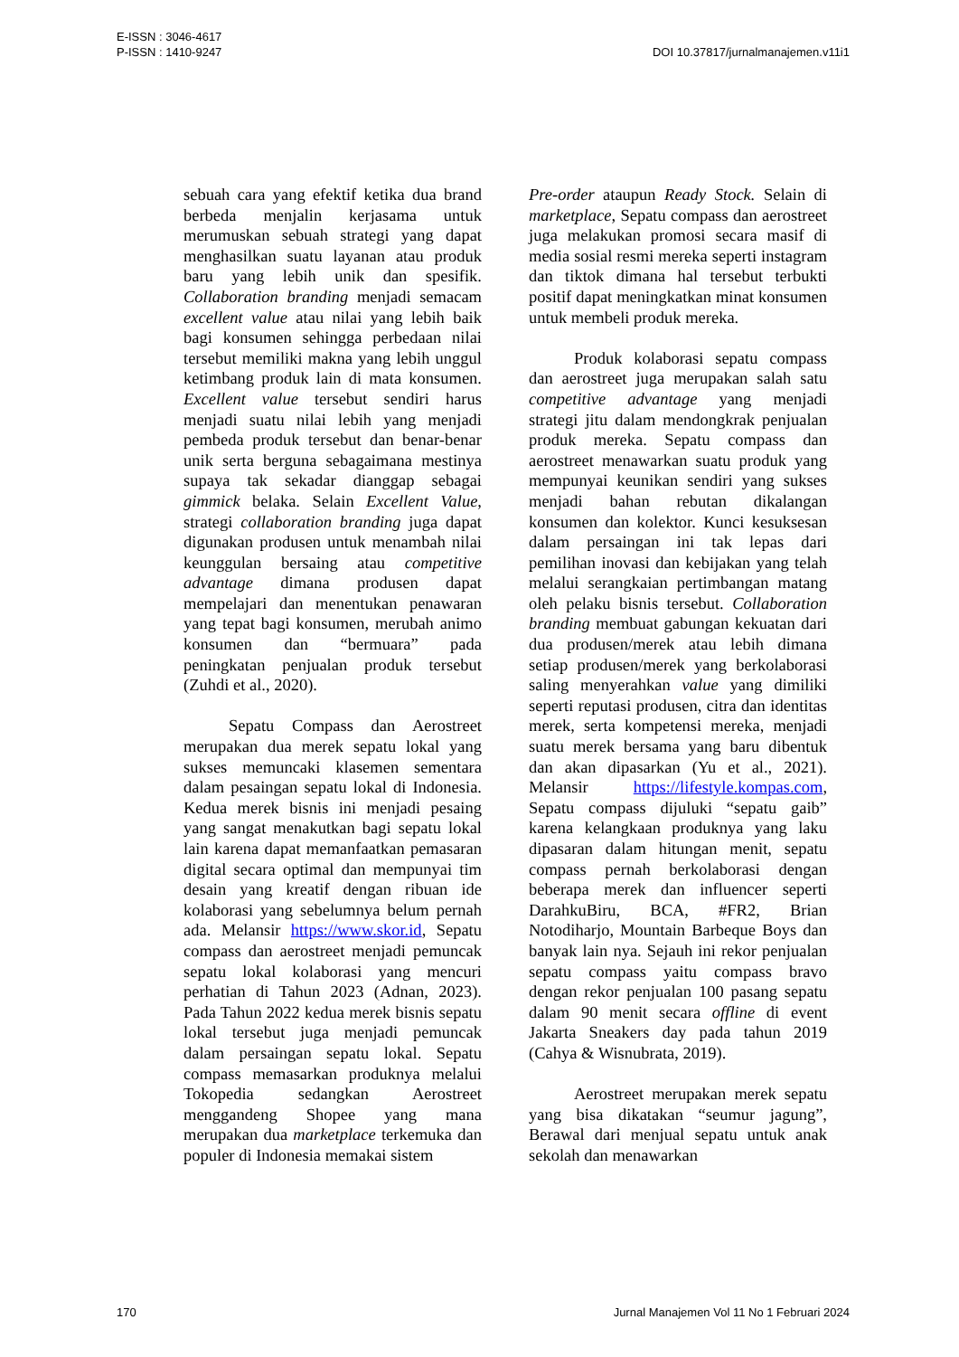E-ISSN : 3046-4617
P-ISSN : 1410-9247
DOI 10.37817/jurnalmanajemen.v11i1
sebuah cara yang efektif ketika dua brand berbeda menjalin kerjasama untuk merumuskan sebuah strategi yang dapat menghasilkan suatu layanan atau produk baru yang lebih unik dan spesifik. Collaboration branding menjadi semacam excellent value atau nilai yang lebih baik bagi konsumen sehingga perbedaan nilai tersebut memiliki makna yang lebih unggul ketimbang produk lain di mata konsumen. Excellent value tersebut sendiri harus menjadi suatu nilai lebih yang menjadi pembeda produk tersebut dan benar-benar unik serta berguna sebagaimana mestinya supaya tak sekadar dianggap sebagai gimmick belaka. Selain Excellent Value, strategi collaboration branding juga dapat digunakan produsen untuk menambah nilai keunggulan bersaing atau competitive advantage dimana produsen dapat mempelajari dan menentukan penawaran yang tepat bagi konsumen, merubah animo konsumen dan “bermuara” pada peningkatan penjualan produk tersebut (Zuhdi et al., 2020).
Sepatu Compass dan Aerostreet merupakan dua merek sepatu lokal yang sukses memuncaki klasemen sementara dalam pesaingan sepatu lokal di Indonesia. Kedua merek bisnis ini menjadi pesaing yang sangat menakutkan bagi sepatu lokal lain karena dapat memanfaatkan pemasaran digital secara optimal dan mempunyai tim desain yang kreatif dengan ribuan ide kolaborasi yang sebelumnya belum pernah ada. Melansir https://www.skor.id, Sepatu compass dan aerostreet menjadi pemuncak sepatu lokal kolaborasi yang mencuri perhatian di Tahun 2023 (Adnan, 2023). Pada Tahun 2022 kedua merek bisnis sepatu lokal tersebut juga menjadi pemuncak dalam persaingan sepatu lokal. Sepatu compass memasarkan produknya melalui Tokopedia sedangkan Aerostreet menggandeng Shopee yang mana merupakan dua marketplace terkemuka dan populer di Indonesia memakai sistem
Pre-order ataupun Ready Stock. Selain di marketplace, Sepatu compass dan aerostreet juga melakukan promosi secara masif di media sosial resmi mereka seperti instagram dan tiktok dimana hal tersebut terbukti positif dapat meningkatkan minat konsumen untuk membeli produk mereka.
Produk kolaborasi sepatu compass dan aerostreet juga merupakan salah satu competitive advantage yang menjadi strategi jitu dalam mendongkrak penjualan produk mereka. Sepatu compass dan aerostreet menawarkan suatu produk yang mempunyai keunikan sendiri yang sukses menjadi bahan rebutan dikalangan konsumen dan kolektor. Kunci kesuksesan dalam persaingan ini tak lepas dari pemilihan inovasi dan kebijakan yang telah melalui serangkaian pertimbangan matang oleh pelaku bisnis tersebut. Collaboration branding membuat gabungan kekuatan dari dua produsen/merek atau lebih dimana setiap produsen/merek yang berkolaborasi saling menyerahkan value yang dimiliki seperti reputasi produsen, citra dan identitas merek, serta kompetensi mereka, menjadi suatu merek bersama yang baru dibentuk dan akan dipasarkan (Yu et al., 2021). Melansir https://lifestyle.kompas.com, Sepatu compass dijuluki “sepatu gaib” karena kelangkaan produknya yang laku dipasaran dalam hitungan menit, sepatu compass pernah berkolaborasi dengan beberapa merek dan influencer seperti DarahkuBiru, BCA, #FR2, Brian Notodiharjo, Mountain Barbeque Boys dan banyak lain nya. Sejauh ini rekor penjualan sepatu compass yaitu compass bravo dengan rekor penjualan 100 pasang sepatu dalam 90 menit secara offline di event Jakarta Sneakers day pada tahun 2019 (Cahya & Wisnubrata, 2019).
Aerostreet merupakan merek sepatu yang bisa dikatakan “seumur jagung”, Berawal dari menjual sepatu untuk anak sekolah dan menawarkan
170 Jurnal Manajemen Vol 11 No 1 Februari 2024